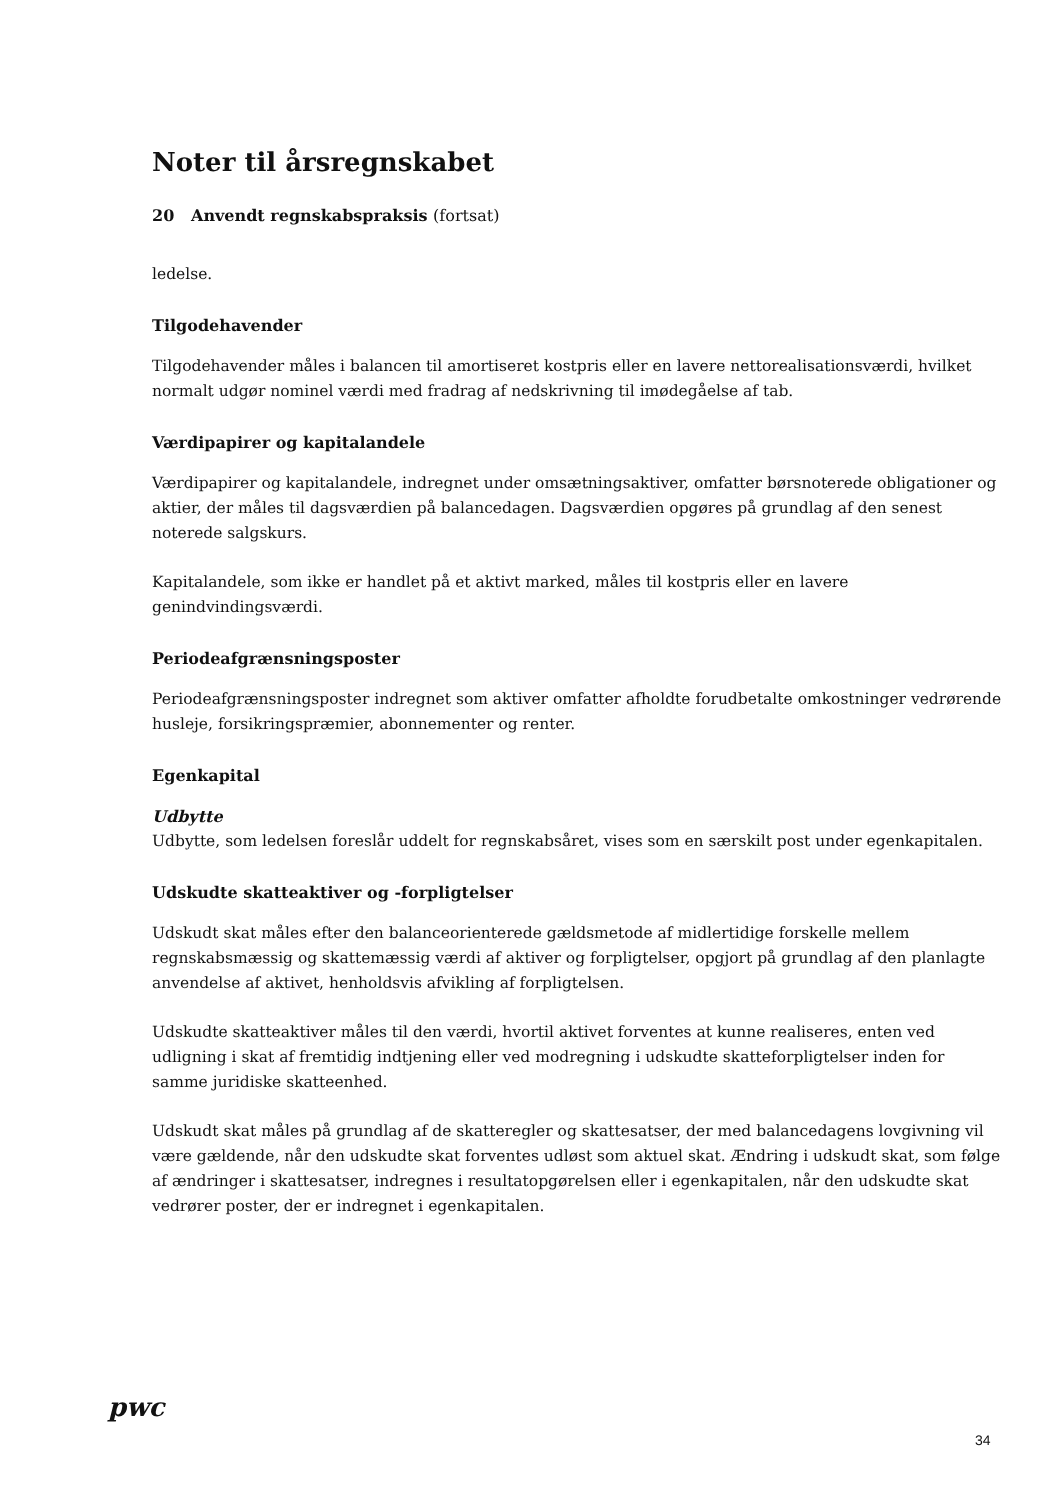Noter til årsregnskabet
20 Anvendt regnskabspraksis (fortsat)
ledelse.
Tilgodehavender
Tilgodehavender måles i balancen til amortiseret kostpris eller en lavere nettorealisationsværdi, hvilket normalt udgør nominel værdi med fradrag af nedskrivning til imødegåelse af tab.
Værdipapirer og kapitalandele
Værdipapirer og kapitalandele, indregnet under omsætningsaktiver, omfatter børsnoterede obligationer og aktier, der måles til dagsværdien på balancedagen. Dagsværdien opgøres på grundlag af den senest noterede salgskurs.
Kapitalandele, som ikke er handlet på et aktivt marked, måles til kostpris eller en lavere genindvindingsværdi.
Periodeafgrænsningsposter
Periodeafgrænsningsposter indregnet som aktiver omfatter afholdte forudbetalte omkostninger vedrørende husleje, forsikringspræmier, abonnementer og renter.
Egenkapital
Udbytte
Udbytte, som ledelsen foreslår uddelt for regnskabsåret, vises som en særskilt post under egenkapitalen.
Udskudte skatteaktiver og -forpligtelser
Udskudt skat måles efter den balanceorienterede gældsmetode af midlertidige forskelle mellem regnskabsmæssig og skattemæssig værdi af aktiver og forpligtelser, opgjort på grundlag af den planlagte anvendelse af aktivet, henholdsvis afvikling af forpligtelsen.
Udskudte skatteaktiver måles til den værdi, hvortil aktivet forventes at kunne realiseres, enten ved udligning i skat af fremtidig indtjening eller ved modregning i udskudte skatteforpligtelser inden for samme juridiske skatteenhed.
Udskudt skat måles på grundlag af de skatteregler og skattesatser, der med balancedagens lovgivning vil være gældende, når den udskudte skat forventes udløst som aktuel skat. Ændring i udskudt skat, som følge af ændringer i skattesatser, indregnes i resultatopgørelsen eller i egenkapitalen, når den udskudte skat vedrører poster, der er indregnet i egenkapitalen.
pwc
34